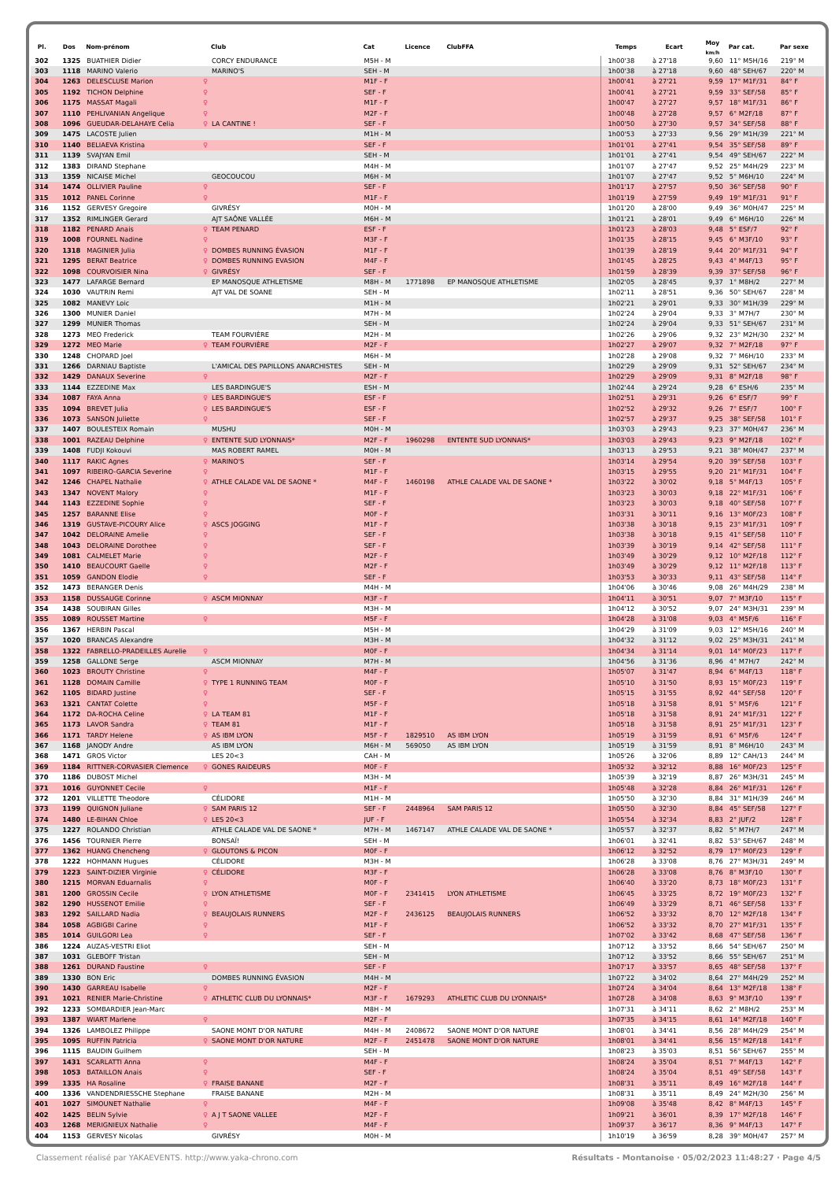| Pl. | Dos | Nom-prénom | | Club | Cat | Licence | ClubFFA | Temps | Ecart | Moy <sub>km/h</sub> | Par cat. | Par sexe |
| --- | --- | --- | --- | --- | --- | --- | --- | --- | --- | --- | --- | --- |
| 302 | 1325 | BUATHIER Didier | | CORCY ENDURANCE | M5H - M | | | 1h00'38 | à 27'18 | 9,60 | 11° M5H/16 | 219° M |
| 303 | 1118 | MARINO Valerio | | MARINO'S | SEH - M | | | 1h00'38 | à 27'18 | 9,60 | 48° SEH/67 | 220° M |
| 304 | 1263 | DELESCLUSE Marion | ♀ | | M1F - F | | | 1h00'41 | à 27'21 | 9,59 | 17° M1F/31 | 84° F |
| 305 | 1192 | TICHON Delphine | ♀ | | SEF - F | | | 1h00'41 | à 27'21 | 9,59 | 33° SEF/58 | 85° F |
| 306 | 1175 | MASSAT Magali | ♀ | | M1F - F | | | 1h00'47 | à 27'27 | 9,57 | 18° M1F/31 | 86° F |
| 307 | 1110 | PEHLIVANIAN Angelique | ♀ | | M2F - F | | | 1h00'48 | à 27'28 | 9,57 | 6° M2F/18 | 87° F |
| 308 | 1096 | GUEUDAR-DELAHAYE Celia | ♀ | LA CANTINE ! | SEF - F | | | 1h00'50 | à 27'30 | 9,57 | 34° SEF/58 | 88° F |
| 309 | 1475 | LACOSTE Julien | | | M1H - M | | | 1h00'53 | à 27'33 | 9,56 | 29° M1H/39 | 221° M |
| 310 | 1140 | BELIAEVA Kristina | ♀ | | SEF - F | | | 1h01'01 | à 27'41 | 9,54 | 35° SEF/58 | 89° F |
| 311 | 1139 | SVAJYAN Emil | | | SEH - M | | | 1h01'01 | à 27'41 | 9,54 | 49° SEH/67 | 222° M |
| 312 | 1383 | DIRAND Stephane | | | M4H - M | | | 1h01'07 | à 27'47 | 9,52 | 25° M4H/29 | 223° M |
| 313 | 1359 | NICAISE Michel | | GEOCOUCOU | M6H - M | | | 1h01'07 | à 27'47 | 9,52 | 5° M6H/10 | 224° M |
| 314 | 1474 | OLLIVIER Pauline | ♀ | | SEF - F | | | 1h01'17 | à 27'57 | 9,50 | 36° SEF/58 | 90° F |
| 315 | 1012 | PANEL Corinne | ♀ | | M1F - F | | | 1h01'19 | à 27'59 | 9,49 | 19° M1F/31 | 91° F |
| 316 | 1152 | GERVESY Gregoire | | GIVRÉSY | M0H - M | | | 1h01'20 | à 28'00 | 9,49 | 36° M0H/47 | 225° M |
| 317 | 1352 | RIMLINGER Gerard | | AJT SAÔNE VALLÉE | M6H - M | | | 1h01'21 | à 28'01 | 9,49 | 6° M6H/10 | 226° M |
| 318 | 1182 | PENARD Anais | ♀ | TEAM PENARD | ESF - F | | | 1h01'23 | à 28'03 | 9,48 | 5° ESF/7 | 92° F |
| 319 | 1008 | FOURNEL Nadine | ♀ | | M3F - F | | | 1h01'35 | à 28'15 | 9,45 | 6° M3F/10 | 93° F |
| 320 | 1318 | MAGINIER Julia | ♀ | DOMBES RUNNING ÉVASION | M1F - F | | | 1h01'39 | à 28'19 | 9,44 | 20° M1F/31 | 94° F |
| 321 | 1295 | BERAT Beatrice | ♀ | DOMBES RUNNING EVASION | M4F - F | | | 1h01'45 | à 28'25 | 9,43 | 4° M4F/13 | 95° F |
| 322 | 1098 | COURVOISIER Nina | ♀ | GIVRÉSY | SEF - F | | | 1h01'59 | à 28'39 | 9,39 | 37° SEF/58 | 96° F |
| 323 | 1477 | LAFARGE Bernard | | EP MANOSQUE ATHLETISME | M8H - M | 1771898 | EP MANOSQUE ATHLETISME | 1h02'05 | à 28'45 | 9,37 | 1° M8H/2 | 227° M |
| 324 | 1030 | VAUTRIN Remi | | AJT VAL DE SOANE | SEH - M | | | 1h02'11 | à 28'51 | 9,36 | 50° SEH/67 | 228° M |
| 325 | 1082 | MANEVY Loic | | | M1H - M | | | 1h02'21 | à 29'01 | 9,33 | 30° M1H/39 | 229° M |
| 326 | 1300 | MUNIER Daniel | | | M7H - M | | | 1h02'24 | à 29'04 | 9,33 | 3° M7H/7 | 230° M |
| 327 | 1299 | MUNIER Thomas | | | SEH - M | | | 1h02'24 | à 29'04 | 9,33 | 51° SEH/67 | 231° M |
| 328 | 1273 | MEO Frederick | | TEAM FOURVIÈRE | M2H - M | | | 1h02'26 | à 29'06 | 9,32 | 23° M2H/30 | 232° M |
| 329 | 1272 | MEO Marie | ♀ | TEAM FOURVIÈRE | M2F - F | | | 1h02'27 | à 29'07 | 9,32 | 7° M2F/18 | 97° F |
| 330 | 1248 | CHOPARD Joel | | | M6H - M | | | 1h02'28 | à 29'08 | 9,32 | 7° M6H/10 | 233° M |
| 331 | 1266 | DARNIAU Baptiste | | L'AMICAL DES PAPILLONS ANARCHISTES | SEH - M | | | 1h02'29 | à 29'09 | 9,31 | 52° SEH/67 | 234° M |
| 332 | 1429 | DANAUX Severine | ♀ | | M2F - F | | | 1h02'29 | à 29'09 | 9,31 | 8° M2F/18 | 98° F |
| 333 | 1144 | EZZEDINE Max | | LES BARDINGUE'S | ESH - M | | | 1h02'44 | à 29'24 | 9,28 | 6° ESH/6 | 235° M |
| 334 | 1087 | FAYA Anna | ♀ | LES BARDINGUE'S | ESF - F | | | 1h02'51 | à 29'31 | 9,26 | 6° ESF/7 | 99° F |
| 335 | 1094 | BREVET Julia | ♀ | LES BARDINGUE'S | ESF - F | | | 1h02'52 | à 29'32 | 9,26 | 7° ESF/7 | 100° F |
| 336 | 1073 | SANSON Juliette | ♀ | | SEF - F | | | 1h02'57 | à 29'37 | 9,25 | 38° SEF/58 | 101° F |
| 337 | 1407 | BOULESTEIX Romain | | MUSHU | M0H - M | | | 1h03'03 | à 29'43 | 9,23 | 37° M0H/47 | 236° M |
| 338 | 1001 | RAZEAU Delphine | ♀ | ENTENTE SUD LYONNAIS* | M2F - F | 1960298 | ENTENTE SUD LYONNAIS* | 1h03'03 | à 29'43 | 9,23 | 9° M2F/18 | 102° F |
| 339 | 1408 | FUDJI Kokouvi | | MAS ROBERT RAMEL | M0H - M | | | 1h03'13 | à 29'53 | 9,21 | 38° M0H/47 | 237° M |
| 340 | 1117 | RAKIC Agnes | ♀ | MARINO'S | SEF - F | | | 1h03'14 | à 29'54 | 9,20 | 39° SEF/58 | 103° F |
| 341 | 1097 | RIBEIRO-GARCIA Severine | ♀ | | M1F - F | | | 1h03'15 | à 29'55 | 9,20 | 21° M1F/31 | 104° F |
| 342 | 1246 | CHAPEL Nathalie | ♀ | ATHLE CALADE VAL DE SAONE * | M4F - F | 1460198 | ATHLE CALADE VAL DE SAONE * | 1h03'22 | à 30'02 | 9,18 | 5° M4F/13 | 105° F |
| 343 | 1347 | NOVENT Malory | ♀ | | M1F - F | | | 1h03'23 | à 30'03 | 9,18 | 22° M1F/31 | 106° F |
| 344 | 1143 | EZZEDINE Sophie | ♀ | | SEF - F | | | 1h03'23 | à 30'03 | 9,18 | 40° SEF/58 | 107° F |
| 345 | 1257 | BARANNE Elise | ♀ | | M0F - F | | | 1h03'31 | à 30'11 | 9,16 | 13° M0F/23 | 108° F |
| 346 | 1319 | GUSTAVE-PICOURY Alice | ♀ | ASCS JOGGING | M1F - F | | | 1h03'38 | à 30'18 | 9,15 | 23° M1F/31 | 109° F |
| 347 | 1042 | DELORAINE Amelie | ♀ | | SEF - F | | | 1h03'38 | à 30'18 | 9,15 | 41° SEF/58 | 110° F |
| 348 | 1043 | DELORAINE Dorothee | ♀ | | SEF - F | | | 1h03'39 | à 30'19 | 9,14 | 42° SEF/58 | 111° F |
| 349 | 1081 | CALMELET Marie | ♀ | | M2F - F | | | 1h03'49 | à 30'29 | 9,12 | 10° M2F/18 | 112° F |
| 350 | 1410 | BEAUCOURT Gaelle | ♀ | | M2F - F | | | 1h03'49 | à 30'29 | 9,12 | 11° M2F/18 | 113° F |
| 351 | 1059 | GANDON Elodie | ♀ | | SEF - F | | | 1h03'53 | à 30'33 | 9,11 | 43° SEF/58 | 114° F |
| 352 | 1473 | BERANGER Denis | | | M4H - M | | | 1h04'06 | à 30'46 | 9,08 | 26° M4H/29 | 238° M |
| 353 | 1158 | DUSSAUGE Corinne | ♀ | ASCM MIONNAY | M3F - F | | | 1h04'11 | à 30'51 | 9,07 | 7° M3F/10 | 115° F |
| 354 | 1438 | SOUBIRAN Gilles | | | M3H - M | | | 1h04'12 | à 30'52 | 9,07 | 24° M3H/31 | 239° M |
| 355 | 1089 | ROUSSET Martine | ♀ | | M5F - F | | | 1h04'28 | à 31'08 | 9,03 | 4° M5F/6 | 116° F |
| 356 | 1367 | HERBIN Pascal | | | M5H - M | | | 1h04'29 | à 31'09 | 9,03 | 12° M5H/16 | 240° M |
| 357 | 1020 | BRANCAS Alexandre | | | M3H - M | | | 1h04'32 | à 31'12 | 9,02 | 25° M3H/31 | 241° M |
| 358 | 1322 | FABRELLO-PRADEILLES Aurelie | ♀ | | M0F - F | | | 1h04'34 | à 31'14 | 9,01 | 14° M0F/23 | 117° F |
| 359 | 1258 | GALLONE Serge | | ASCM MIONNAY | M7H - M | | | 1h04'56 | à 31'36 | 8,96 | 4° M7H/7 | 242° M |
| 360 | 1023 | BROUTY Christine | ♀ | | M4F - F | | | 1h05'07 | à 31'47 | 8,94 | 6° M4F/13 | 118° F |
| 361 | 1128 | DOMAIN Camille | ♀ | TYPE 1 RUNNING TEAM | M0F - F | | | 1h05'10 | à 31'50 | 8,93 | 15° M0F/23 | 119° F |
| 362 | 1105 | BIDARD Justine | ♀ | | SEF - F | | | 1h05'15 | à 31'55 | 8,92 | 44° SEF/58 | 120° F |
| 363 | 1321 | CANTAT Colette | ♀ | | M5F - F | | | 1h05'18 | à 31'58 | 8,91 | 5° M5F/6 | 121° F |
| 364 | 1172 | DA-ROCHA Celine | ♀ | LA TEAM 81 | M1F - F | | | 1h05'18 | à 31'58 | 8,91 | 24° M1F/31 | 122° F |
| 365 | 1173 | LAVOR Sandra | ♀ | TEAM 81 | M1F - F | | | 1h05'18 | à 31'58 | 8,91 | 25° M1F/31 | 123° F |
| 366 | 1171 | TARDY Helene | ♀ | AS IBM LYON | M5F - F | 1829510 | AS IBM LYON | 1h05'19 | à 31'59 | 8,91 | 6° M5F/6 | 124° F |
| 367 | 1168 | JANODY Andre | | AS IBM LYON | M6H - M | 569050 | AS IBM LYON | 1h05'19 | à 31'59 | 8,91 | 8° M6H/10 | 243° M |
| 368 | 1471 | GROS Victor | | LES 20<3 | CAH - M | | | 1h05'26 | à 32'06 | 8,89 | 12° CAH/13 | 244° M |
| 369 | 1184 | RITTNER-CORVASIER Clemence | ♀ | GONES RAIDEURS | M0F - F | | | 1h05'32 | à 32'12 | 8,88 | 16° M0F/23 | 125° F |
| 370 | 1186 | DUBOST Michel | | | M3H - M | | | 1h05'39 | à 32'19 | 8,87 | 26° M3H/31 | 245° M |
| 371 | 1016 | GUYONNET Cecile | ♀ | | M1F - F | | | 1h05'48 | à 32'28 | 8,84 | 26° M1F/31 | 126° F |
| 372 | 1201 | VILLETTE Theodore | | CÉLIDORE | M1H - M | | | 1h05'50 | à 32'30 | 8,84 | 31° M1H/39 | 246° M |
| 373 | 1199 | QUIGNON Juliane | ♀ | SAM PARIS 12 | SEF - F | 2448964 | SAM PARIS 12 | 1h05'50 | à 32'30 | 8,84 | 45° SEF/58 | 127° F |
| 374 | 1480 | LE-BIHAN Chloe | ♀ | LES 20<3 | JUF - F | | | 1h05'54 | à 32'34 | 8,83 | 2° JUF/2 | 128° F |
| 375 | 1227 | ROLANDO Christian | | ATHLE CALADE VAL DE SAONE * | M7H - M | 1467147 | ATHLE CALADE VAL DE SAONE * | 1h05'57 | à 32'37 | 8,82 | 5° M7H/7 | 247° M |
| 376 | 1456 | TOURNIER Pierre | | BONSAÏ! | SEH - M | | | 1h06'01 | à 32'41 | 8,82 | 53° SEH/67 | 248° M |
| 377 | 1362 | HUANG Chencheng | ♀ | GLOUTONS & PICON | M0F - F | | | 1h06'12 | à 32'52 | 8,79 | 17° M0F/23 | 129° F |
| 378 | 1222 | HOHMANN Hugues | | CÉLIDORE | M3H - M | | | 1h06'28 | à 33'08 | 8,76 | 27° M3H/31 | 249° M |
| 379 | 1223 | SAINT-DIZIER Virginie | ♀ | CÉLIDORE | M3F - F | | | 1h06'28 | à 33'08 | 8,76 | 8° M3F/10 | 130° F |
| 380 | 1215 | MORVAN Eduarnalis | ♀ | | M0F - F | | | 1h06'40 | à 33'20 | 8,73 | 18° M0F/23 | 131° F |
| 381 | 1200 | GROSSIN Cecile | ♀ | LYON ATHLETISME | M0F - F | 2341415 | LYON ATHLETISME | 1h06'45 | à 33'25 | 8,72 | 19° M0F/23 | 132° F |
| 382 | 1290 | HUSSENOT Emilie | ♀ | | SEF - F | | | 1h06'49 | à 33'29 | 8,71 | 46° SEF/58 | 133° F |
| 383 | 1292 | SAILLARD Nadia | ♀ | BEAUJOLAIS RUNNERS | M2F - F | 2436125 | BEAUJOLAIS RUNNERS | 1h06'52 | à 33'32 | 8,70 | 12° M2F/18 | 134° F |
| 384 | 1058 | AGBIGBI Carine | ♀ | | M1F - F | | | 1h06'52 | à 33'32 | 8,70 | 27° M1F/31 | 135° F |
| 385 | 1014 | GUILGORI Lea | ♀ | | SEF - F | | | 1h07'02 | à 33'42 | 8,68 | 47° SEF/58 | 136° F |
| 386 | 1224 | AUZAS-VESTRI Eliot | | | SEH - M | | | 1h07'12 | à 33'52 | 8,66 | 54° SEH/67 | 250° M |
| 387 | 1031 | GLEBOFF Tristan | | | SEH - M | | | 1h07'12 | à 33'52 | 8,66 | 55° SEH/67 | 251° M |
| 388 | 1261 | DURAND Faustine | ♀ | | SEF - F | | | 1h07'17 | à 33'57 | 8,65 | 48° SEF/58 | 137° F |
| 389 | 1330 | BON Eric | | DOMBES RUNNING ÉVASION | M4H - M | | | 1h07'22 | à 34'02 | 8,64 | 27° M4H/29 | 252° M |
| 390 | 1430 | GARREAU Isabelle | ♀ | | M2F - F | | | 1h07'24 | à 34'04 | 8,64 | 13° M2F/18 | 138° F |
| 391 | 1021 | RENIER Marie-Christine | ♀ | ATHLETIC CLUB DU LYONNAIS* | M3F - F | 1679293 | ATHLETIC CLUB DU LYONNAIS* | 1h07'28 | à 34'08 | 8,63 | 9° M3F/10 | 139° F |
| 392 | 1233 | SOMBARDIER Jean-Marc | | | M8H - M | | | 1h07'31 | à 34'11 | 8,62 | 2° M8H/2 | 253° M |
| 393 | 1387 | WIART Marlene | ♀ | | M2F - F | | | 1h07'35 | à 34'15 | 8,61 | 14° M2F/18 | 140° F |
| 394 | 1326 | LAMBOLEZ Philippe | | SAONE MONT D'OR NATURE | M4H - M | 2408672 | SAONE MONT D'OR NATURE | 1h08'01 | à 34'41 | 8,56 | 28° M4H/29 | 254° M |
| 395 | 1095 | RUFFIN Patricia | ♀ | SAONE MONT D'OR NATURE | M2F - F | 2451478 | SAONE MONT D'OR NATURE | 1h08'01 | à 34'41 | 8,56 | 15° M2F/18 | 141° F |
| 396 | 1115 | BAUDIN Guilhem | | | SEH - M | | | 1h08'23 | à 35'03 | 8,51 | 56° SEH/67 | 255° M |
| 397 | 1431 | SCARLATTI Anna | ♀ | | M4F - F | | | 1h08'24 | à 35'04 | 8,51 | 7° M4F/13 | 142° F |
| 398 | 1053 | BATAILLON Anais | ♀ | | SEF - F | | | 1h08'24 | à 35'04 | 8,51 | 49° SEF/58 | 143° F |
| 399 | 1335 | HA Rosaline | ♀ | FRAISE BANANE | M2F - F | | | 1h08'31 | à 35'11 | 8,49 | 16° M2F/18 | 144° F |
| 400 | 1336 | VANDENDRIESSCHE Stephane | | FRAISE BANANE | M2H - M | | | 1h08'31 | à 35'11 | 8,49 | 24° M2H/30 | 256° M |
| 401 | 1027 | SIMOUNET Nathalie | ♀ | | M4F - F | | | 1h09'08 | à 35'48 | 8,42 | 8° M4F/13 | 145° F |
| 402 | 1425 | BELIN Sylvie | ♀ | A J T SAONE VALLEE | M2F - F | | | 1h09'21 | à 36'01 | 8,39 | 17° M2F/18 | 146° F |
| 403 | 1268 | MERIGNIEUX Nathalie | ♀ | | M4F - F | | | 1h09'37 | à 36'17 | 8,36 | 9° M4F/13 | 147° F |
| 404 | 1153 | GERVESY Nicolas | | GIVRÉSY | M0H - M | | | 1h10'19 | à 36'59 | 8,28 | 39° M0H/47 | 257° M |
Classement réalisé par YAKAEVENTS. http://www.yaka-chrono.com Résultats - Montanoise · 05/02/2023 11:48:27 · Page 4/5